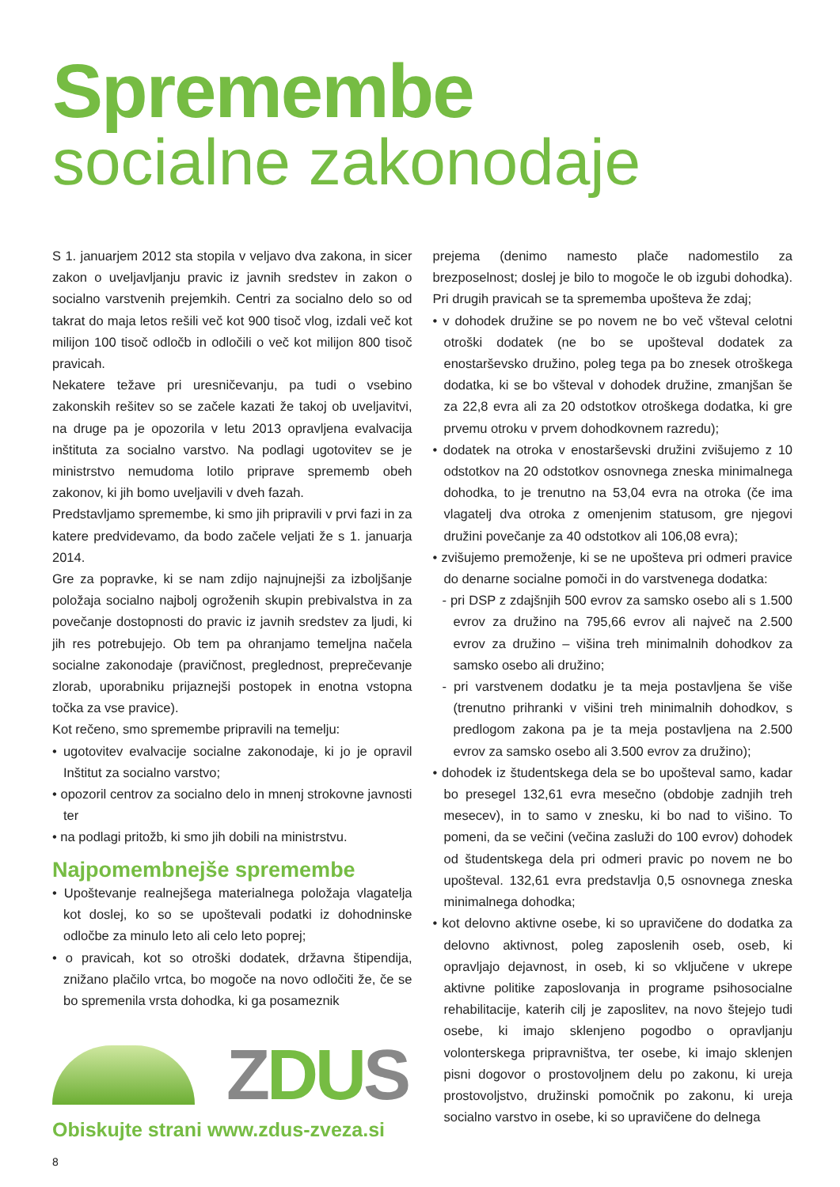Spremembe
socialne zakonodaje
S 1. januarjem 2012 sta stopila v veljavo dva zakona, in sicer zakon o uveljavljanju pravic iz javnih sredstev in zakon o socialno varstvenih prejemkih. Centri za socialno delo so od takrat do maja letos rešili več kot 900 tisoč vlog, izdali več kot milijon 100 tisoč odločb in odločili o več kot milijon 800 tisoč pravicah.
Nekatere težave pri uresničevanju, pa tudi o vsebino zakonskih rešitev so se začele kazati že takoj ob uveljavitvi, na druge pa je opozorila v letu 2013 opravljena evalvacija inštituta za socialno varstvo. Na podlagi ugotovitev se je ministrstvo nemudoma lotilo priprave sprememb obeh zakonov, ki jih bomo uveljavili v dveh fazah.
Predstavljamo spremembe, ki smo jih pripravili v prvi fazi in za katere predvidevamo, da bodo začele veljati že s 1. januarja 2014.
Gre za popravke, ki se nam zdijo najnujnejši za izboljšanje položaja socialno najbolj ogroženih skupin prebivalstva in za povečanje dostopnosti do pravic iz javnih sredstev za ljudi, ki jih res potrebujejo. Ob tem pa ohranjamo temeljna načela socialne zakonodaje (pravičnost, preglednost, preprečevanje zlorab, uporabniku prijaznejši postopek in enotna vstopna točka za vse pravice).
Kot rečeno, smo spremembe pripravili na temelju:
• ugotovitev evalvacije socialne zakonodaje, ki jo je opravil Inštitut za socialno varstvo;
• opozoril centrov za socialno delo in mnenj strokovne javnosti ter
• na podlagi pritožb, ki smo jih dobili na ministrstvu.
Najpomembnejše spremembe
• Upoštevanje realnejšega materialnega položaja vlagatelja kot doslej, ko so se upoštevali podatki iz dohodninske odločbe za minulo leto ali celo leto poprej;
• o pravicah, kot so otroški dodatek, državna štipendija, znižano plačilo vrtca, bo mogoče na novo odločiti že, če se bo spremenila vrsta dohodka, ki ga posameznik
ZDUS
Obiskujte strani www.zdus-zveza.si
8
prejema (denimo namesto plače nadomestilo za brezposelnost; doslej je bilo to mogoče le ob izgubi dohodka). Pri drugih pravicah se ta sprememba upošteva že zdaj;
• v dohodek družine se po novem ne bo več všteval celotni otroški dodatek (ne bo se upošteval dodatek za enostarševsko družino, poleg tega pa bo znesek otroškega dodatka, ki se bo všteval v dohodek družine, zmanjšan še za 22,8 evra ali za 20 odstotkov otroškega dodatka, ki gre prvemu otroku v prvem dohodkovnem razredu);
• dodatek na otroka v enostarševski družini zvišujemo z 10 odstotkov na 20 odstotkov osnovnega zneska minimalnega dohodka, to je trenutno na 53,04 evra na otroka (če ima vlagatelj dva otroka z omenjenim statusom, gre njegovi družini povečanje za 40 odstotkov ali 106,08 evra);
• zvišujemo premoženje, ki se ne upošteva pri odmeri pravice do denarne socialne pomoči in do varstvenega dodatka:
- pri DSP z zdajšnjih 500 evrov za samsko osebo ali s 1.500 evrov za družino na 795,66 evrov ali največ na 2.500 evrov za družino – višina treh minimalnih dohodkov za samsko osebo ali družino;
- pri varstvenem dodatku je ta meja postavljena še više (trenutno prihranki v višini treh minimalnih dohodkov, s predlogom zakona pa je ta meja postavljena na 2.500 evrov za samsko osebo ali 3.500 evrov za družino);
• dohodek iz študentskega dela se bo upošteval samo, kadar bo presegel 132,61 evra mesečno (obdobje zadnjih treh mesecev), in to samo v znesku, ki bo nad to višino. To pomeni, da se večini (večina zasluži do 100 evrov) dohodek od študentskega dela pri odmeri pravic po novem ne bo upošteval. 132,61 evra predstavlja 0,5 osnovnega zneska minimalnega dohodka;
• kot delovno aktivne osebe, ki so upravičene do dodatka za delovno aktivnost, poleg zaposlenih oseb, oseb, ki opravljajo dejavnost, in oseb, ki so vključene v ukrepe aktivne politike zaposlovanja in programe psihosocialne rehabilitacije, katerih cilj je zaposlitev, na novo štejejo tudi osebe, ki imajo sklenjeno pogodbo o opravljanju volonterskega pripravništva, ter osebe, ki imajo sklenjen pisni dogovor o prostovoljnem delu po zakonu, ki ureja prostovoljstvo, družinski pomočnik po zakonu, ki ureja socialno varstvo in osebe, ki so upravičene do delnega